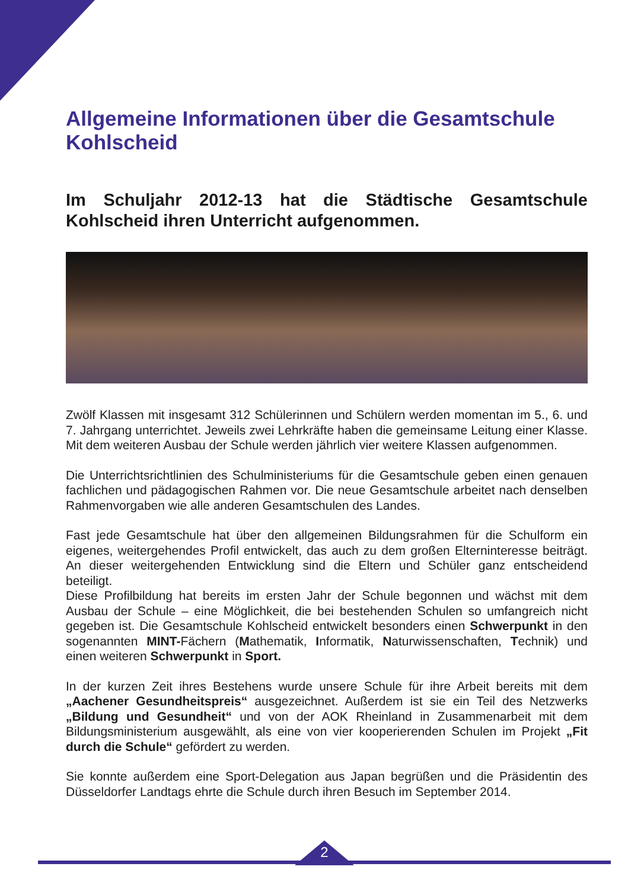Allgemeine Informationen über die Gesamtschule Kohlscheid
Im Schuljahr 2012-13 hat die Städtische Gesamtschule Kohlscheid ihren Unterricht aufgenommen.
Zwölf Klassen mit insgesamt 312 Schülerinnen und Schülern werden momentan im 5., 6. und 7. Jahrgang unterrichtet. Jeweils zwei Lehrkräfte haben die gemeinsame Leitung einer Klasse. Mit dem weiteren Ausbau der Schule werden jährlich vier weitere Klassen aufgenommen.
Die Unterrichtsrichtlinien des Schulministeriums für die Gesamtschule geben einen genauen fachlichen und pädagogischen Rahmen vor. Die neue Gesamtschule arbeitet nach denselben Rahmenvorgaben wie alle anderen Gesamtschulen des Landes.
Fast jede Gesamtschule hat über den allgemeinen Bildungsrahmen für die Schulform ein eigenes, weitergehendes Profil entwickelt, das auch zu dem großen Elterninteresse beiträgt. An dieser weitergehenden Entwicklung sind die Eltern und Schüler ganz entscheidend beteiligt.
Diese Profilbildung hat bereits im ersten Jahr der Schule begonnen und wächst mit dem Ausbau der Schule – eine Möglichkeit, die bei bestehenden Schulen so umfangreich nicht gegeben ist. Die Gesamtschule Kohlscheid entwickelt besonders einen Schwerpunkt in den sogenannten MINT-Fächern (Mathematik, Informatik, Naturwissenschaften, Technik) und einen weiteren Schwerpunkt in Sport.
In der kurzen Zeit ihres Bestehens wurde unsere Schule für ihre Arbeit bereits mit dem „Aachener Gesundheitspreis“ ausgezeichnet. Außerdem ist sie ein Teil des Netzwerks „Bildung und Gesundheit“ und von der AOK Rheinland in Zusammenarbeit mit dem Bildungsministerium ausgewählt, als eine von vier kooperierenden Schulen im Projekt „Fit durch die Schule“ gefördert zu werden.
Sie konnte außerdem eine Sport-Delegation aus Japan begrüßen und die Präsidentin des Düsseldorfer Landtags ehrte die Schule durch ihren Besuch im September 2014.
2